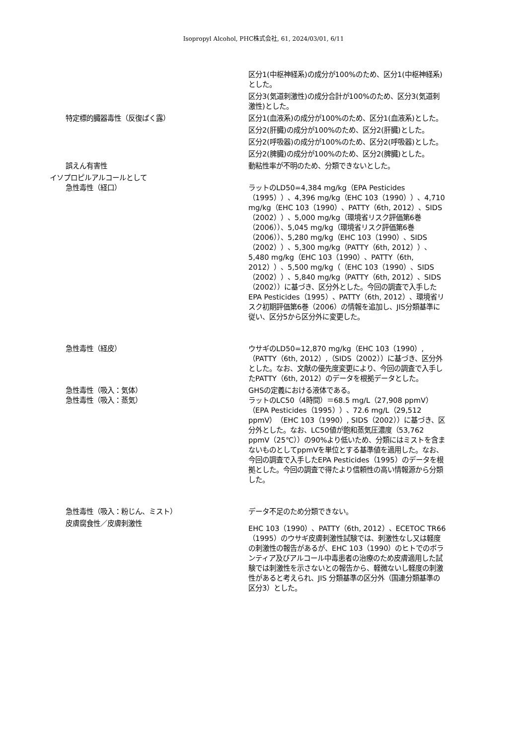Isopropyl Alcohol, PHC株式会社, 61, 2024/03/01, 6/11
区分1(中枢神経系)の成分が100%のため、区分1(中枢神経系)とした。
区分3(気道刺激性)の成分合計が100%のため、区分3(気道刺激性)とした。
特定標的臓器毒性（反復ばく露） 区分1(血液系)の成分が100%のため、区分1(血液系)とした。
区分2(肝臓)の成分が100%のため、区分2(肝臓)とした。
区分2(呼吸器)の成分が100%のため、区分2(呼吸器)とした。
区分2(脾臓)の成分が100%のため、区分2(脾臓)とした。
誤えん有害性 動粘性率が不明のため、分類できないとした。
イソプロピルアルコールとして
急性毒性（経口） ラットのLD50=4,384 mg/kg（EPA Pesticides（1995））、4,396 mg/kg（EHC 103（1990））、4,710 mg/kg（EHC 103（1990）、PATTY（6th, 2012）、SIDS（2002））、5,000 mg/kg（環境省リスク評価第6巻（2006））、5,045 mg/kg（環境省リスク評価第6巻（2006））、5,280 mg/kg（EHC 103（1990）、SIDS（2002））、5,300 mg/kg（PATTY（6th, 2012））、5,480 mg/kg（EHC 103（1990）、PATTY（6th, 2012））、5,500 mg/kg（（EHC 103（1990）、SIDS（2002））、5,840 mg/kg（PATTY（6th, 2012）、SIDS（2002））に基づき、区分外とした。今回の調査で入手したEPA Pesticides（1995）、PATTY（6th, 2012）、環境省リスク初期評価第6巻（2006）の情報を追加し、JIS分類基準に従い、区分5から区分外に変更した。
急性毒性（経皮） ウサギのLD50=12,870 mg/kg（EHC 103（1990）,（PATTY（6th, 2012）,（SIDS（2002））に基づき、区分外とした。なお、文献の優先度変更により、今回の調査で入手したPATTY（6th, 2012）のデータを根拠データとした。
急性毒性（吸入：気体） GHSの定義における液体である。
急性毒性（吸入：蒸気） ラットのLC50（4時間）＝68.5 mg/L（27,908 ppmV）（EPA Pesticides（1995））、72.6 mg/L（29,512 ppmV）（EHC 103（1990）, SIDS（2002））に基づき、区分外とした。なお、LC50値が飽和蒸気圧濃度（53,762 ppmV（25℃））の90%より低いため、分類にはミストを含まないものとしてppmVを単位とする基準値を適用した。なお、今回の調査で入手したEPA Pesticides（1995）のデータを根拠とした。今回の調査で得たより信頼性の高い情報源から分類した。
急性毒性（吸入：粉じん、ミスト） データ不足のため分類できない。
皮膚腐食性／皮膚刺激性
EHC 103（1990）、PATTY（6th, 2012）、ECETOC TR66（1995）のウサギ皮膚刺激性試験では、刺激性なし又は軽度の刺激性の報告があるが、EHC 103（1990）のヒトでのボランティア及びアルコール中毒患者の治療のため皮膚適用した試験では刺激性を示さないとの報告から、軽微ないし軽度の刺激性があると考えられ、JIS 分類基準の区分外（国連分類基準の区分3）とした。